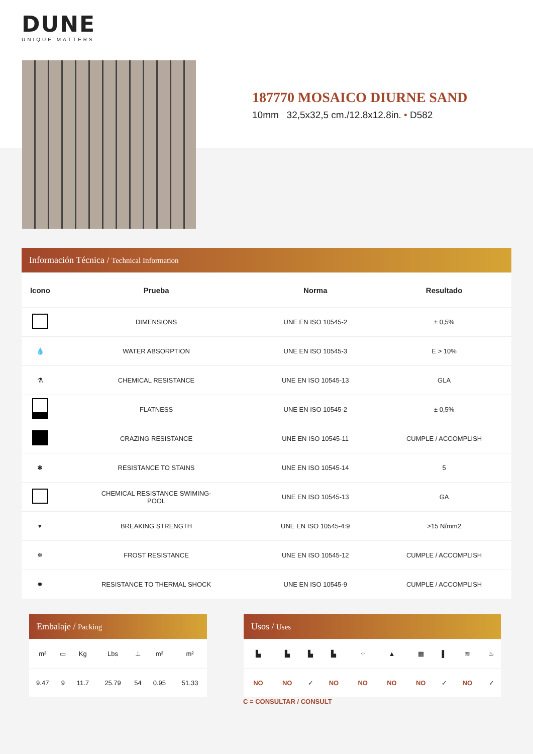DUNE
UNIQUE MATTERS
187770 MOSAICO DIURNE SAND
10mm 32,5x32,5 cm./12.8x12.8in. • D582
Información Técnica / Technical Information
| Icono | Prueba | Norma | Resultado |
| --- | --- | --- | --- |
| | DIMENSIONS | UNE EN ISO 10545-2 | ± 0,5% |
| 💧 | WATER ABSORPTION | UNE EN ISO 10545-3 | E > 10% |
| ⚗ | CHEMICAL RESISTANCE | UNE EN ISO 10545-13 | GLA |
| | FLATNESS | UNE EN ISO 10545-2 | ± 0,5% |
| | CRAZING RESISTANCE | UNE EN ISO 10545-11 | CUMPLE / ACCOMPLISH |
| ✱ | RESISTANCE TO STAINS | UNE EN ISO 10545-14 | 5 |
| | CHEMICAL RESISTANCE SWIMING- POOL | UNE EN ISO 10545-13 | GA |
| ▾ | BREAKING STRENGTH | UNE EN ISO 10545-4:9 | >15 N/mm2 |
| ❄ | FROST RESISTANCE | UNE EN ISO 10545-12 | CUMPLE / ACCOMPLISH |
| ✹ | RESISTANCE TO THERMAL SHOCK | UNE EN ISO 10545-9 | CUMPLE / ACCOMPLISH |
Embalaje / Packing
| m² | ▭ | Kg | Lbs | ⊥ | m² | m² |
| 9.47 | 9 | 11.7 | 25.79 | 54 | 0.95 | 51.33 |
Usos / Uses
| ▙ | ▙ | ▙ | ▙ | ⁘ | ▲ | ▦ | ▌ | ≋ | ♨ |
| NO | NO | ✓ | NO | NO | NO | NO | ✓ | NO | ✓ |
C = CONSULTAR / CONSULT